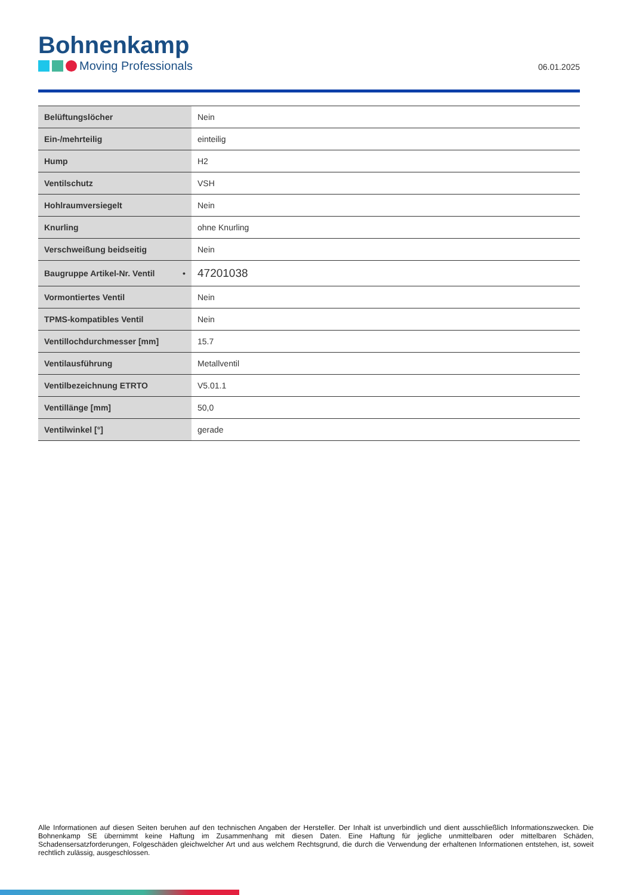Bohnenkamp
Moving Professionals
06.01.2025
| Belüftungslöcher | Nein |
| Ein-/mehrteilig | einteilig |
| Hump | H2 |
| Ventilschutz | VSH |
| Hohlraumversiegelt | Nein |
| Knurling | ohne Knurling |
| Verschweißung beidseitig | Nein |
| Baugruppe Artikel-Nr. Ventil • | 47201038 |
| Vormontiertes Ventil | Nein |
| TPMS-kompatibles Ventil | Nein |
| Ventillochdurchmesser [mm] | 15.7 |
| Ventilausführung | Metallventil |
| Ventilbezeichnung ETRTO | V5.01.1 |
| Ventillänge [mm] | 50,0 |
| Ventilwinkel [°] | gerade |
Alle Informationen auf diesen Seiten beruhen auf den technischen Angaben der Hersteller. Der Inhalt ist unverbindlich und dient ausschließlich Informationszwecken. Die Bohnenkamp SE übernimmt keine Haftung im Zusammenhang mit diesen Daten. Eine Haftung für jegliche unmittelbaren oder mittelbaren Schäden, Schadensersatzforderungen, Folgeschäden gleichwelcher Art und aus welchem Rechtsgrund, die durch die Verwendung der erhaltenen Informationen entstehen, ist, soweit rechtlich zulässig, ausgeschlossen.